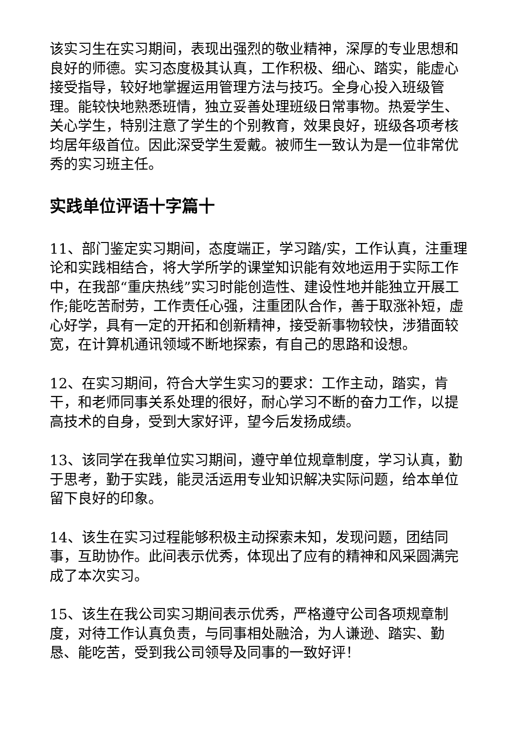该实习生在实习期间，表现出强烈的敬业精神，深厚的专业思想和良好的师德。实习态度极其认真，工作积极、细心、踏实，能虚心接受指导，较好地掌握运用管理方法与技巧。全身心投入班级管理。能较快地熟悉班情，独立妥善处理班级日常事物。热爱学生、关心学生，特别注意了学生的个别教育，效果良好，班级各项考核均居年级首位。因此深受学生爱戴。被师生一致认为是一位非常优秀的实习班主任。
实践单位评语十字篇十
11、部门鉴定实习期间，态度端正，学习踏/实，工作认真，注重理论和实践相结合，将大学所学的课堂知识能有效地运用于实际工作中，在我部“重庆热线”实习时能创造性、建设性地并能独立开展工作;能吃苦耐劳，工作责任心强，注重团队合作，善于取涨补短，虚心好学，具有一定的开拓和创新精神，接受新事物较快，涉猎面较宽，在计算机通讯领域不断地探索，有自己的思路和设想。
12、在实习期间，符合大学生实习的要求：工作主动，踏实，肯干，和老师同事关系处理的很好，耐心学习不断的奋力工作，以提高技术的自身，受到大家好评，望今后发扬成绩。
13、该同学在我单位实习期间，遵守单位规章制度，学习认真，勤于思考，勤于实践，能灵活运用专业知识解决实际问题，给本单位留下良好的印象。
14、该生在实习过程能够积极主动探索未知，发现问题，团结同事，互助协作。此间表示优秀，体现出了应有的精神和风采圆满完成了本次实习。
15、该生在我公司实习期间表示优秀，严格遵守公司各项规章制度，对待工作认真负责，与同事相处融洽，为人谦逊、踏实、勤恳、能吃苦，受到我公司领导及同事的一致好评！